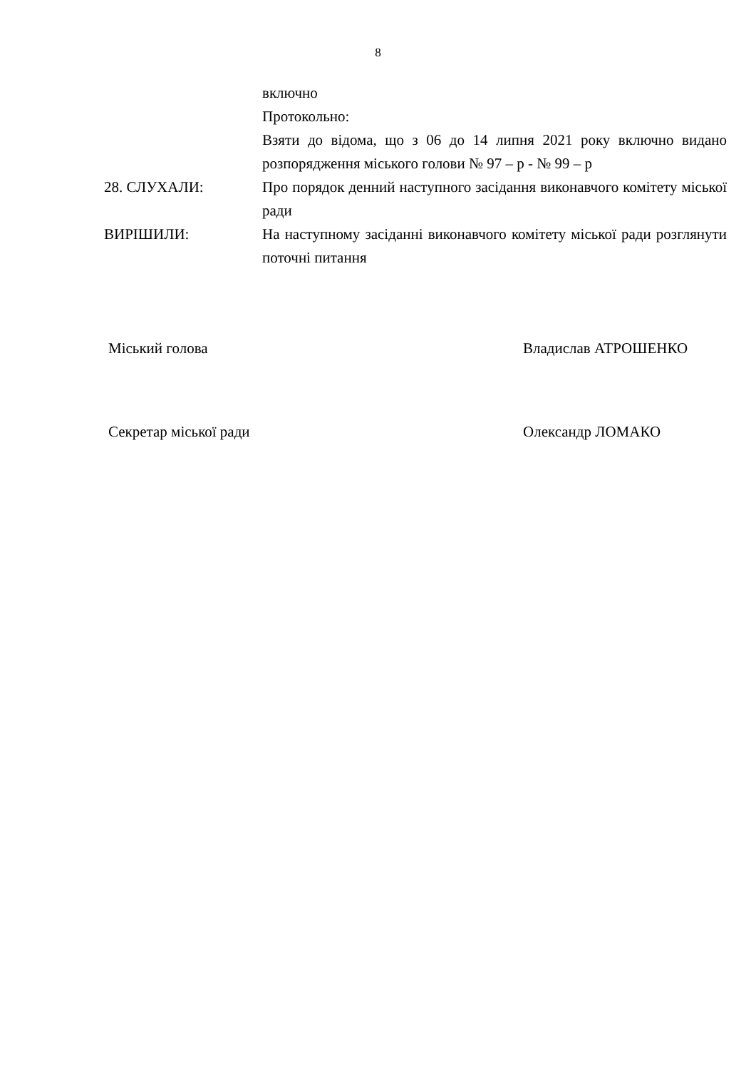8
включно
Протокольно:
Взяти до відома, що з 06 до 14 липня 2021 року включно видано розпорядження міського голови № 97 – р - № 99 – р
28. СЛУХАЛИ: Про порядок денний наступного засідання виконавчого комітету міської ради
ВИРІШИЛИ: На наступному засіданні виконавчого комітету міської ради розглянути поточні питання
Міський голова Владислав АТРОШЕНКО
Секретар міської ради Олександр ЛОМАКО